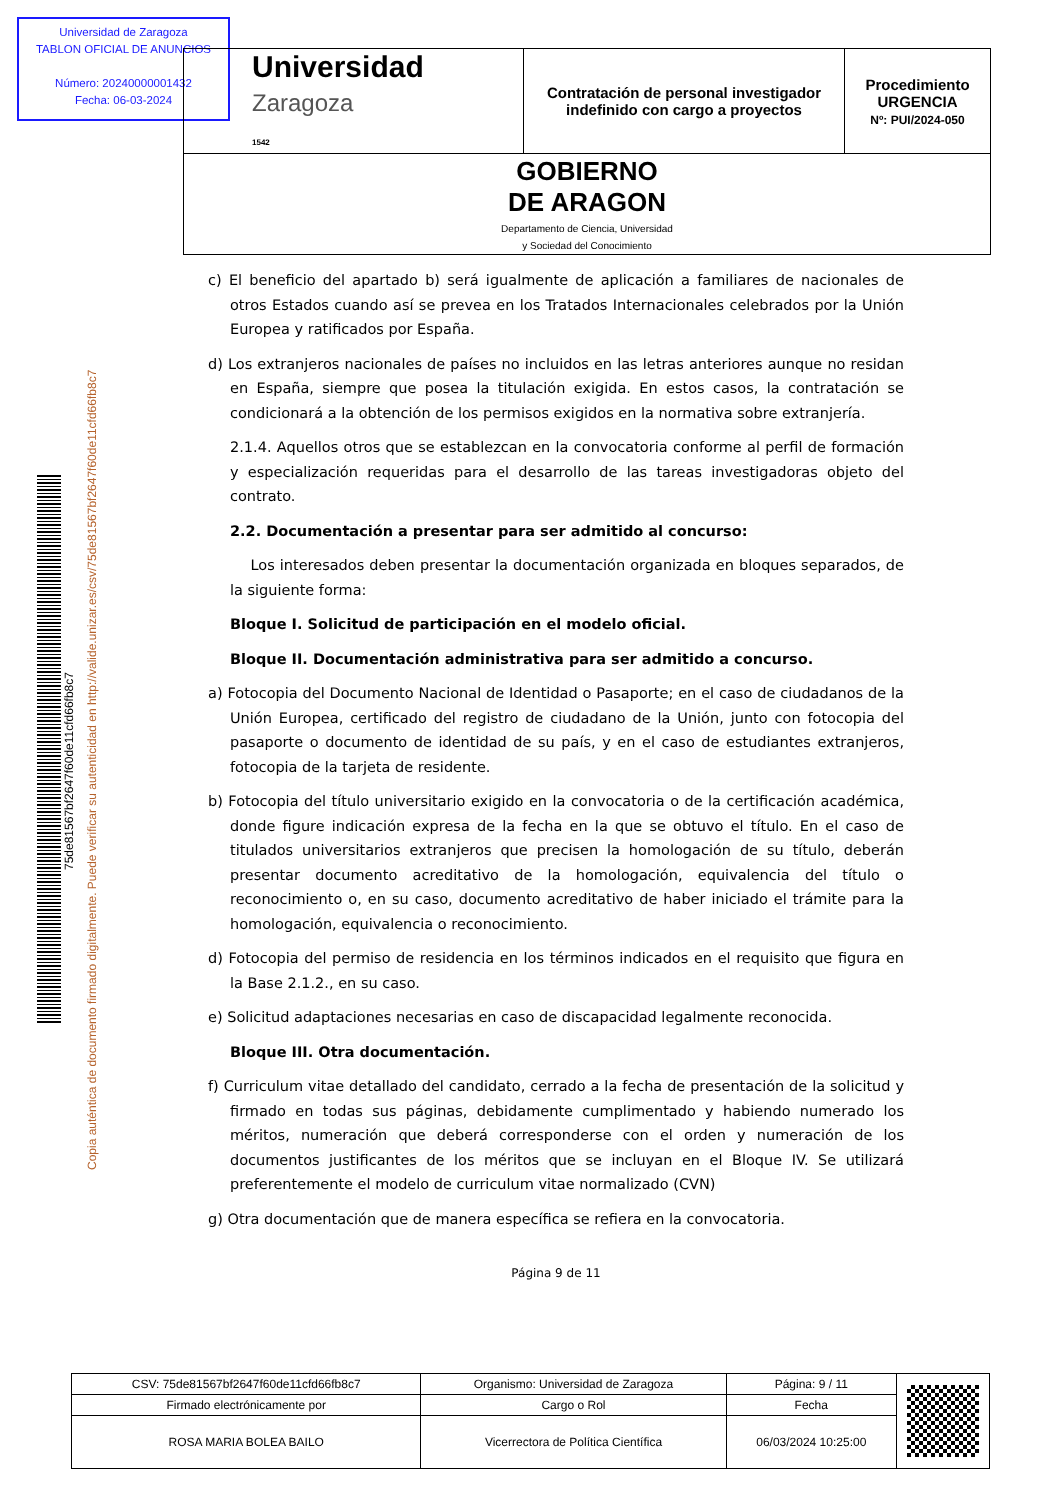Universidad de Zaragoza
TABLON OFICIAL DE ANUNCIOS
Número: 20240000001432
Fecha: 06-03-2024
| Universidad Zaragoza 1542 | Contratación de personal investigador indefinido con cargo a proyectos | Procedimiento URGENCIA Nº: PUI/2024-050 |
| GOBIERNO DE ARAGON Departamento de Ciencia, Universidad y Sociedad del Conocimiento | | |
75de81567bf2647f60de11cfd66fb8c7
Copia auténtica de documento firmado digitalmente. Puede verificar su autenticidad en http://valide.unizar.es/csv/75de81567bf2647f60de11cfd66fb8c7
c) El beneficio del apartado b) será igualmente de aplicación a familiares de nacionales de otros Estados cuando así se prevea en los Tratados Internacionales celebrados por la Unión Europea y ratificados por España.
d) Los extranjeros nacionales de países no incluidos en las letras anteriores aunque no residan en España, siempre que posea la titulación exigida. En estos casos, la contratación se condicionará a la obtención de los permisos exigidos en la normativa sobre extranjería.
2.1.4. Aquellos otros que se establezcan en la convocatoria conforme al perfil de formación y especialización requeridas para el desarrollo de las tareas investigadoras objeto del contrato.
2.2. Documentación a presentar para ser admitido al concurso:
Los interesados deben presentar la documentación organizada en bloques separados, de la siguiente forma:
Bloque I. Solicitud de participación en el modelo oficial.
Bloque II. Documentación administrativa para ser admitido a concurso.
a) Fotocopia del Documento Nacional de Identidad o Pasaporte; en el caso de ciudadanos de la Unión Europea, certificado del registro de ciudadano de la Unión, junto con fotocopia del pasaporte o documento de identidad de su país, y en el caso de estudiantes extranjeros, fotocopia de la tarjeta de residente.
b) Fotocopia del título universitario exigido en la convocatoria o de la certificación académica, donde figure indicación expresa de la fecha en la que se obtuvo el título. En el caso de titulados universitarios extranjeros que precisen la homologación de su título, deberán presentar documento acreditativo de la homologación, equivalencia del título o reconocimiento o, en su caso, documento acreditativo de haber iniciado el trámite para la homologación, equivalencia o reconocimiento.
d) Fotocopia del permiso de residencia en los términos indicados en el requisito que figura en la Base 2.1.2., en su caso.
e) Solicitud adaptaciones necesarias en caso de discapacidad legalmente reconocida.
Bloque III. Otra documentación.
f) Curriculum vitae detallado del candidato, cerrado a la fecha de presentación de la solicitud y firmado en todas sus páginas, debidamente cumplimentado y habiendo numerado los méritos, numeración que deberá corresponderse con el orden y numeración de los documentos justificantes de los méritos que se incluyan en el Bloque IV. Se utilizará preferentemente el modelo de curriculum vitae normalizado (CVN)
g) Otra documentación que de manera específica se refiera en la convocatoria.
Página 9 de 11
| CSV: 75de81567bf2647f60de11cfd66fb8c7 | Organismo: Universidad de Zaragoza | Página: 9 / 11 | |
| Firmado electrónicamente por | Cargo o Rol | Fecha | |
| ROSA MARIA BOLEA BAILO | Vicerrectora de Política Científica | 06/03/2024 10:25:00 | |